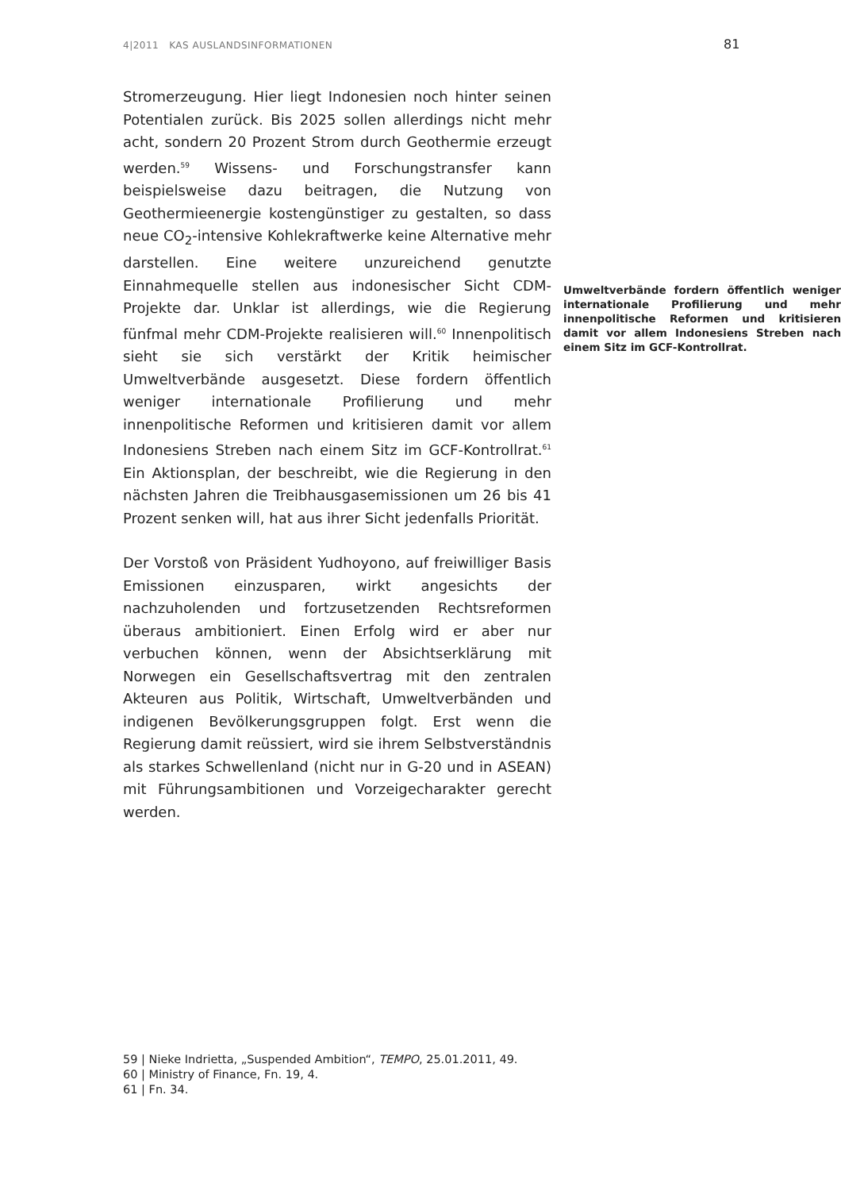4|2011 KAS AUSLANDSINFORMATIONEN 81
Stromerzeugung. Hier liegt Indonesien noch hinter seinen Potentialen zurück. Bis 2025 sollen allerdings nicht mehr acht, sondern 20 Prozent Strom durch Geothermie erzeugt werden.<sup>59</sup> Wissens- und Forschungstransfer kann beispielsweise dazu beitragen, die Nutzung von Geothermieenergie kostengünstiger zu gestalten, so dass neue CO<sub>2</sub>-intensive Kohlekraftwerke keine Alternative mehr darstellen. Eine weitere unzureichend genutzte Einnahmequelle stellen aus indonesischer Sicht CDM- Umweltverbände fordern öffentlich weniger internationale Profilierung und mehr innenpolitische Reformen und kritisieren damit vor allem Indonesiens Streben nach einem Sitz im GCF-Kontrollrat. Projekte dar. Unklar ist allerdings, wie die Regierung fünfmal mehr CDM-Projekte realisieren will.<sup>60</sup> Innenpolitisch sieht sie sich verstärkt der Kritik heimischer Umweltverbände ausgesetzt. Diese fordern öffentlich weniger internationale Profilierung und mehr innenpolitische Reformen und kritisieren damit vor allem Indonesiens Streben nach einem Sitz im GCF-Kontrollrat.<sup>61</sup> Ein Aktionsplan, der beschreibt, wie die Regierung in den nächsten Jahren die Treibhausgasemissionen um 26 bis 41 Prozent senken will, hat aus ihrer Sicht jedenfalls Priorität.
Der Vorstoß von Präsident Yudhoyono, auf freiwilliger Basis Emissionen einzusparen, wirkt angesichts der nachzuholenden und fortzusetzenden Rechtsreformen überaus ambitioniert. Einen Erfolg wird er aber nur verbuchen können, wenn der Absichtserklärung mit Norwegen ein Gesellschaftsvertrag mit den zentralen Akteuren aus Politik, Wirtschaft, Umweltverbänden und indigenen Bevölkerungsgruppen folgt. Erst wenn die Regierung damit reüssiert, wird sie ihrem Selbstverständnis als starkes Schwellenland (nicht nur in G-20 und in ASEAN) mit Führungsambitionen und Vorzeigecharakter gerecht werden.
59 | Nieke Indrietta, „Suspended Ambition“, TEMPO, 25.01.2011, 49.
60 | Ministry of Finance, Fn. 19, 4.
61 | Fn. 34.